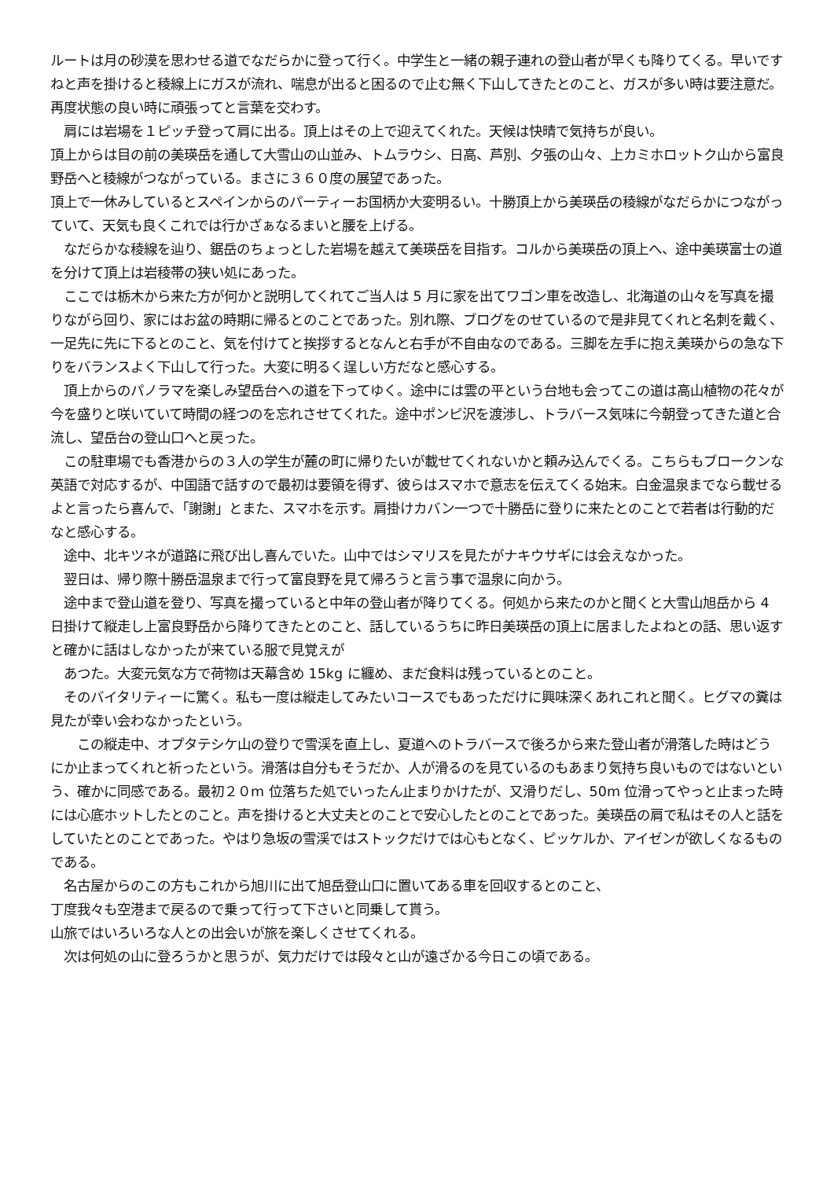ルートは月の砂漠を思わせる道でなだらかに登って行く。中学生と一緒の親子連れの登山者が早くも降りてくる。早いですねと声を掛けると稜線上にガスが流れ、喘息が出ると困るので止む無く下山してきたとのこと、ガスが多い時は要注意だ。再度状態の良い時に頑張ってと言葉を交わす。
　肩には岩場を１ピッチ登って肩に出る。頂上はその上で迎えてくれた。天候は快晴で気持ちが良い。
頂上からは目の前の美瑛岳を通して大雪山の山並み、トムラウシ、日高、芦別、夕張の山々、上カミホロットク山から富良野岳へと稜線がつながっている。まさに３６０度の展望であった。
頂上で一休みしているとスペインからのパーティーお国柄か大変明るい。十勝頂上から美瑛岳の稜線がなだらかにつながっていて、天気も良くこれでは行かざぁなるまいと腰を上げる。
　なだらかな稜線を辿り、鋸岳のちょっとした岩場を越えて美瑛岳を目指す。コルから美瑛岳の頂上へ、途中美瑛富士の道を分けて頂上は岩稜帯の狭い処にあった。
　ここでは栃木から来た方が何かと説明してくれてご当人は 5 月に家を出てワゴン車を改造し、北海道の山々を写真を撮りながら回り、家にはお盆の時期に帰るとのことであった。別れ際、ブログをのせているので是非見てくれと名刺を戴く、一足先に先に下るとのこと、気を付けてと挨拶するとなんと右手が不自由なのである。三脚を左手に抱え美瑛からの急な下りをバランスよく下山して行った。大変に明るく逞しい方だなと感心する。
　頂上からのパノラマを楽しみ望岳台への道を下ってゆく。途中には雲の平という台地も会ってこの道は高山植物の花々が今を盛りと咲いていて時間の経つのを忘れさせてくれた。途中ポンピ沢を渡渉し、トラバース気味に今朝登ってきた道と合流し、望岳台の登山口へと戻った。
　この駐車場でも香港からの３人の学生が麓の町に帰りたいが載せてくれないかと頼み込んでくる。こちらもブロークンな英語で対応するが、中国語で話すので最初は要領を得ず、彼らはスマホで意志を伝えてくる始末。白金温泉までなら載せるよと言ったら喜んで、「謝謝」とまた、スマホを示す。肩掛けカバン一つで十勝岳に登りに来たとのことで若者は行動的だなと感心する。
　途中、北キツネが道路に飛び出し喜んでいた。山中ではシマリスを見たがナキウサギには会えなかった。
　翌日は、帰り際十勝岳温泉まで行って富良野を見て帰ろうと言う事で温泉に向かう。
　途中まで登山道を登り、写真を撮っていると中年の登山者が降りてくる。何処から来たのかと聞くと大雪山旭岳から 4 日掛けて縦走し上富良野岳から降りてきたとのこと、話しているうちに昨日美瑛岳の頂上に居ましたよねとの話、思い返すと確かに話はしなかったが来ている服で見覚えが
　あつた。大変元気な方で荷物は天幕含め 15kg に纏め、まだ食料は残っているとのこと。
　そのバイタリティーに驚く。私も一度は縦走してみたいコースでもあっただけに興味深くあれこれと聞く。ヒグマの糞は見たが幸い会わなかったという。
　　この縦走中、オプタテシケ山の登りで雪渓を直上し、夏道へのトラバースで後ろから来た登山者が滑落した時はどうにか止まってくれと祈ったという。滑落は自分もそうだか、人が滑るのを見ているのもあまり気持ち良いものではないという、確かに同感である。最初２０m 位落ちた処でいったん止まりかけたが、又滑りだし、50m 位滑ってやっと止まった時には心底ホットしたとのこと。声を掛けると大丈夫とのことで安心したとのことであった。美瑛岳の肩で私はその人と話をしていたとのことであった。やはり急坂の雪渓ではストックだけでは心もとなく、ピッケルか、アイゼンが欲しくなるものである。
　名古屋からのこの方もこれから旭川に出て旭岳登山口に置いてある車を回収するとのこと、
丁度我々も空港まで戻るので乗って行って下さいと同乗して貰う。
山旅ではいろいろな人との出会いが旅を楽しくさせてくれる。
　次は何処の山に登ろうかと思うが、気力だけでは段々と山が遠ざかる今日この頃である。